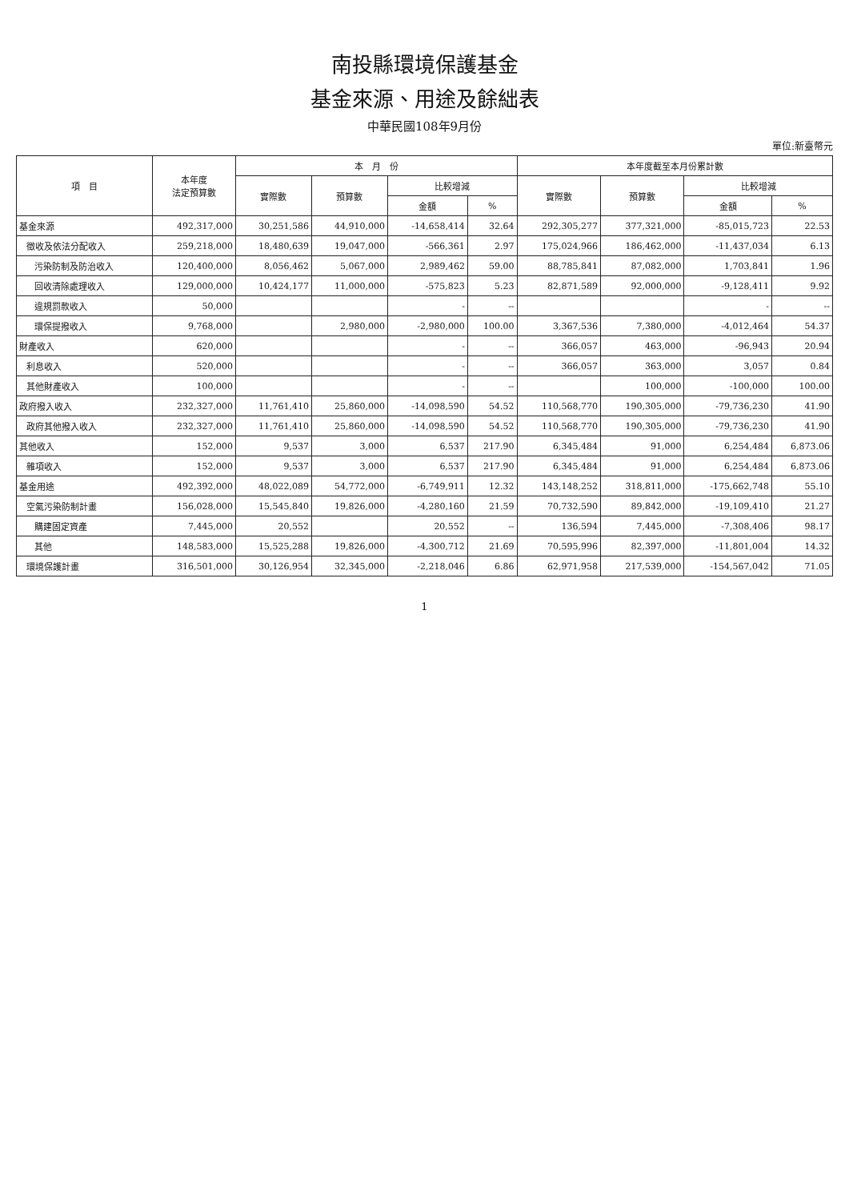南投縣環境保護基金
基金來源、用途及餘絀表
中華民國108年9月份
單位:新臺幣元
| 項 目 | 本年度 法定預算數 | 本 月 份 | | | | 本年度截至本月份累計數 | | | |
| --- | --- | --- | --- | --- | --- | --- | --- | --- | --- |
| | | 實際數 | 預算數 | 比較增減 | | 實際數 | 預算數 | 比較增減 | |
| | | | | 金額 | % | | | 金額 | % |
| 基金來源 | 492,317,000 | 30,251,586 | 44,910,000 | -14,658,414 | 32.64 | 292,305,277 | 377,321,000 | -85,015,723 | 22.53 |
| 徵收及依法分配收入 | 259,218,000 | 18,480,639 | 19,047,000 | -566,361 | 2.97 | 175,024,966 | 186,462,000 | -11,437,034 | 6.13 |
| 污染防制及防治收入 | 120,400,000 | 8,056,462 | 5,067,000 | 2,989,462 | 59.00 | 88,785,841 | 87,082,000 | 1,703,841 | 1.96 |
| 回收清除處理收入 | 129,000,000 | 10,424,177 | 11,000,000 | -575,823 | 5.23 | 82,871,589 | 92,000,000 | -9,128,411 | 9.92 |
| 違規罰款收入 | 50,000 | | | - | -- | | | - | -- |
| 環保提撥收入 | 9,768,000 | | 2,980,000 | -2,980,000 | 100.00 | 3,367,536 | 7,380,000 | -4,012,464 | 54.37 |
| 財產收入 | 620,000 | | | - | -- | 366,057 | 463,000 | -96,943 | 20.94 |
| 利息收入 | 520,000 | | | - | -- | 366,057 | 363,000 | 3,057 | 0.84 |
| 其他財產收入 | 100,000 | | | - | -- | | 100,000 | -100,000 | 100.00 |
| 政府撥入收入 | 232,327,000 | 11,761,410 | 25,860,000 | -14,098,590 | 54.52 | 110,568,770 | 190,305,000 | -79,736,230 | 41.90 |
| 政府其他撥入收入 | 232,327,000 | 11,761,410 | 25,860,000 | -14,098,590 | 54.52 | 110,568,770 | 190,305,000 | -79,736,230 | 41.90 |
| 其他收入 | 152,000 | 9,537 | 3,000 | 6,537 | 217.90 | 6,345,484 | 91,000 | 6,254,484 | 6,873.06 |
| 雜項收入 | 152,000 | 9,537 | 3,000 | 6,537 | 217.90 | 6,345,484 | 91,000 | 6,254,484 | 6,873.06 |
| 基金用途 | 492,392,000 | 48,022,089 | 54,772,000 | -6,749,911 | 12.32 | 143,148,252 | 318,811,000 | -175,662,748 | 55.10 |
| 空氣污染防制計畫 | 156,028,000 | 15,545,840 | 19,826,000 | -4,280,160 | 21.59 | 70,732,590 | 89,842,000 | -19,109,410 | 21.27 |
| 購建固定資產 | 7,445,000 | 20,552 | | 20,552 | -- | 136,594 | 7,445,000 | -7,308,406 | 98.17 |
| 其他 | 148,583,000 | 15,525,288 | 19,826,000 | -4,300,712 | 21.69 | 70,595,996 | 82,397,000 | -11,801,004 | 14.32 |
| 環境保護計畫 | 316,501,000 | 30,126,954 | 32,345,000 | -2,218,046 | 6.86 | 62,971,958 | 217,539,000 | -154,567,042 | 71.05 |
1